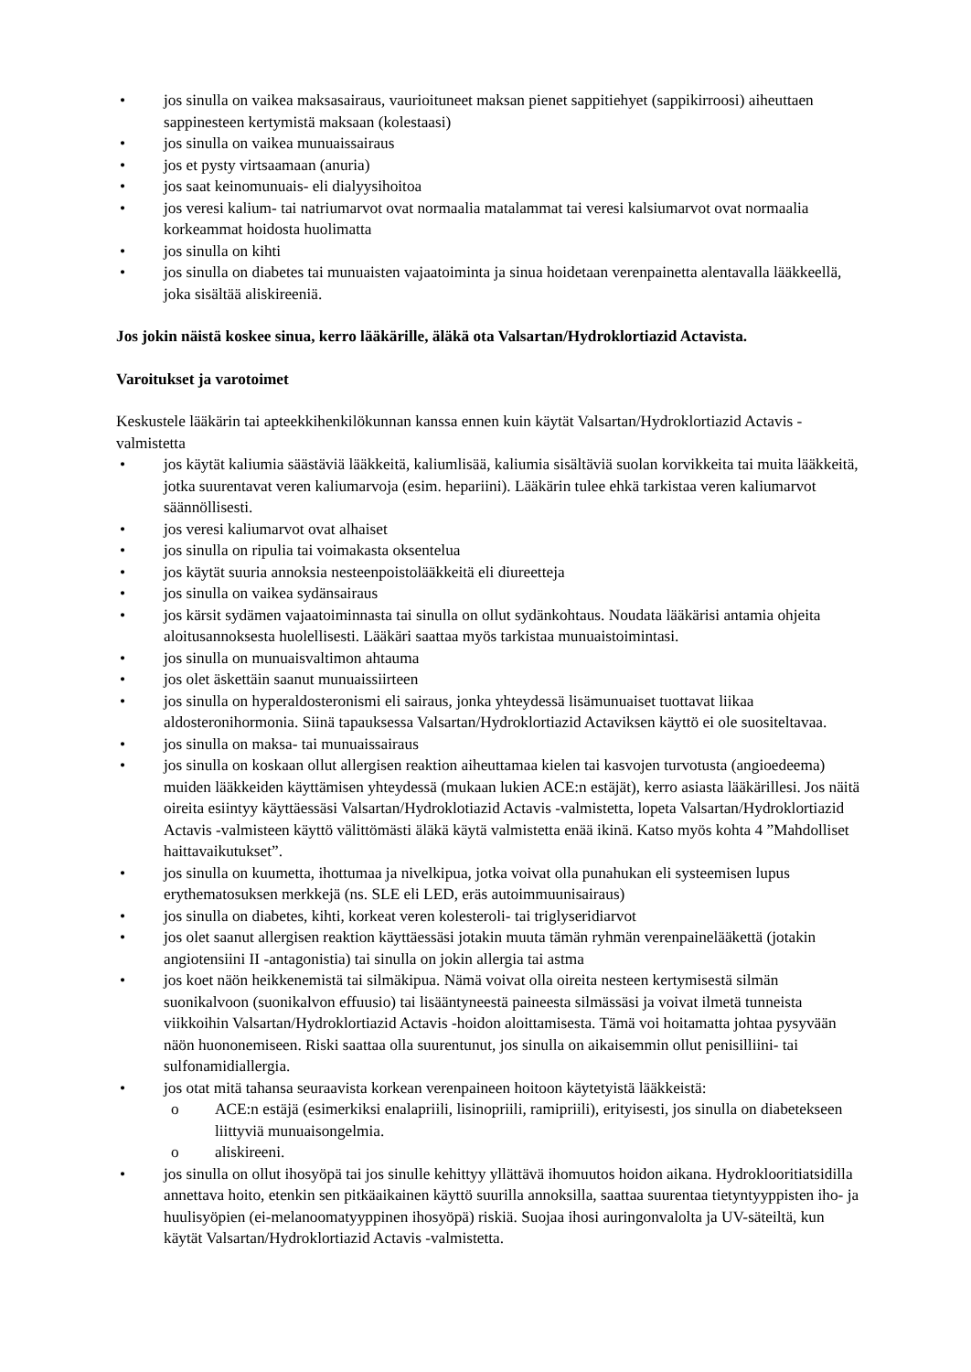• jos sinulla on vaikea maksasairaus, vaurioituneet maksan pienet sappitiehyet (sappikirroosi) aiheuttaen sappinesteen kertymistä maksaan (kolestaasi)
• jos sinulla on vaikea munuaissairaus
• jos et pysty virtsaamaan (anuria)
• jos saat keinomunuais- eli dialyysihoitoa
• jos veresi kalium- tai natriumarvot ovat normaalia matalammat tai veresi kalsiumarvot ovat normaalia korkeammat hoidosta huolimatta
• jos sinulla on kihti
• jos sinulla on diabetes tai munuaisten vajaatoiminta ja sinua hoidetaan verenpainetta alentavalla lääkkeellä, joka sisältää aliskireeniä.
Jos jokin näistä koskee sinua, kerro lääkärille, äläkä ota Valsartan/Hydroklortiazid Actavista.
Varoitukset ja varotoimet
Keskustele lääkärin tai apteekkihenkilökunnan kanssa ennen kuin käytät Valsartan/Hydroklortiazid Actavis -valmistetta
• jos käytät kaliumia säästäviä lääkkeitä, kaliumlisää, kaliumia sisältäviä suolan korvikkeita tai muita lääkkeitä, jotka suurentavat veren kaliumarvoja (esim. hepariini). Lääkärin tulee ehkä tarkistaa veren kaliumarvot säännöllisesti.
• jos veresi kaliumarvot ovat alhaiset
• jos sinulla on ripulia tai voimakasta oksentelua
• jos käytät suuria annoksia nesteenpoistolääkkeitä eli diureetteja
• jos sinulla on vaikea sydänsairaus
• jos kärsit sydämen vajaatoiminnasta tai sinulla on ollut sydänkohtaus. Noudata lääkärisi antamia ohjeita aloitusannoksesta huolellisesti. Lääkäri saattaa myös tarkistaa munuaistoimintasi.
• jos sinulla on munuaisvaltimon ahtauma
• jos olet äskettäin saanut munuaissiirteen
• jos sinulla on hyperaldosteronismi eli sairaus, jonka yhteydessä lisämunuaiset tuottavat liikaa aldosteronihormonia. Siinä tapauksessa Valsartan/Hydroklortiazid Actaviksen käyttö ei ole suositeltavaa.
• jos sinulla on maksa- tai munuaissairaus
• jos sinulla on koskaan ollut allergisen reaktion aiheuttamaa kielen tai kasvojen turvotusta (angioedeema) muiden lääkkeiden käyttämisen yhteydessä (mukaan lukien ACE:n estäjät), kerro asiasta lääkärillesi. Jos näitä oireita esiintyy käyttäessäsi Valsartan/Hydroklotiazid Actavis -valmistetta, lopeta Valsartan/Hydroklortiazid Actavis -valmisteen käyttö välittömästi äläkä käytä valmistetta enää ikinä. Katso myös kohta 4 ”Mahdolliset haittavaikutukset”.
• jos sinulla on kuumetta, ihottumaa ja nivelkipua, jotka voivat olla punahukan eli systeemisen lupus erythematosuksen merkkejä (ns. SLE eli LED, eräs autoimmuunisairaus)
• jos sinulla on diabetes, kihti, korkeat veren kolesteroli- tai triglyseridiarvot
• jos olet saanut allergisen reaktion käyttäessäsi jotakin muuta tämän ryhmän verenpainelääkettä (jotakin angiotensiini II -antagonistia) tai sinulla on jokin allergia tai astma
• jos koet näön heikkenemistä tai silmäkipua. Nämä voivat olla oireita nesteen kertymisestä silmän suonikalvoon (suonikalvon effuusio) tai lisääntyneestä paineesta silmässäsi ja voivat ilmetä tunneista viikkoihin Valsartan/Hydroklortiazid Actavis -hoidon aloittamisesta. Tämä voi hoitamatta johtaa pysyvään näön huononemiseen. Riski saattaa olla suurentunut, jos sinulla on aikaisemmin ollut penisilliini- tai sulfonamidiallergia.
• jos otat mitä tahansa seuraavista korkean verenpaineen hoitoon käytetyistä lääkkeistä:
o ACE:n estäjä (esimerkiksi enalapriili, lisinopriili, ramipriili), erityisesti, jos sinulla on diabetekseen liittyviä munuaisongelmia.
o aliskireeni.
• jos sinulla on ollut ihosyöpä tai jos sinulle kehittyy yllättävä ihomuutos hoidon aikana. Hydroklooritiatsidilla annettava hoito, etenkin sen pitkäaikainen käyttö suurilla annoksilla, saattaa suurentaa tietyntyyppisten iho- ja huulisyöpien (ei-melanoomatyyppinen ihosyöpä) riskiä. Suojaa ihosi auringonvalolta ja UV-säteiltä, kun käytät Valsartan/Hydroklortiazid Actavis -valmistetta.